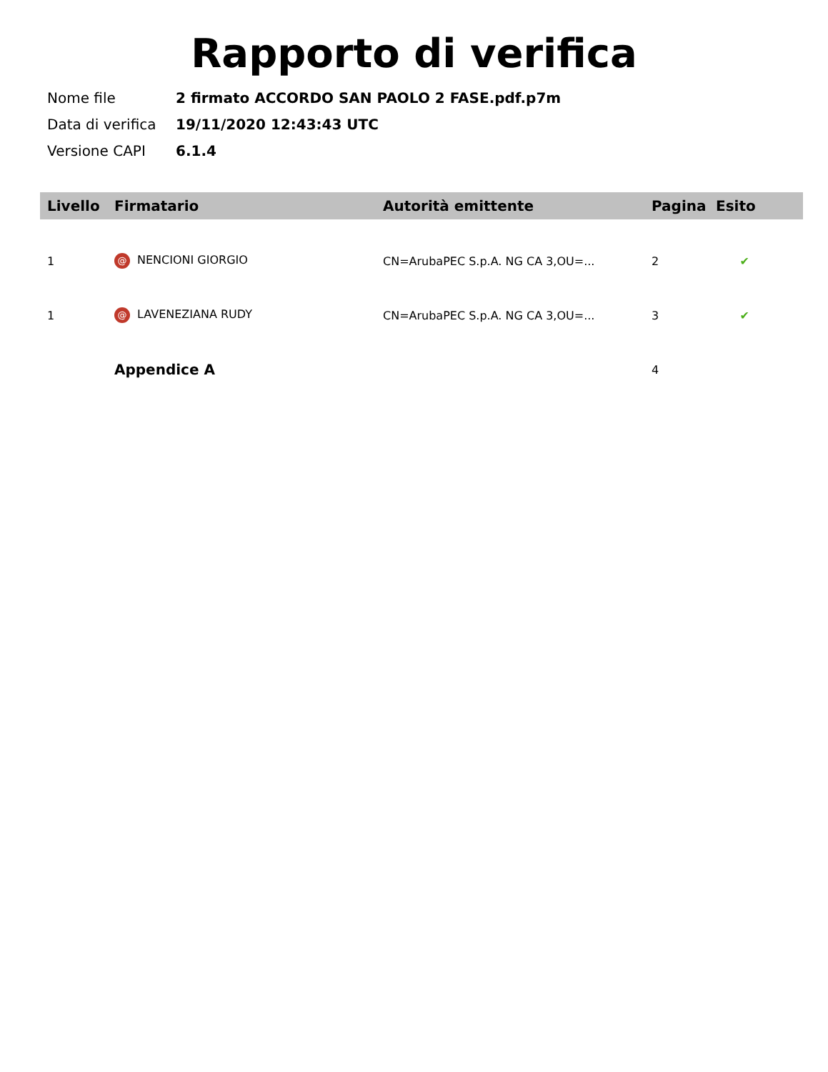Rapporto di verifica
| Nome file | 2 firmato ACCORDO SAN PAOLO 2 FASE.pdf.p7m |
| Data di verifica | 19/11/2020 12:43:43 UTC |
| Versione CAPI | 6.1.4 |
| Livello | Firmatario | Autorità emittente | Pagina | Esito |
| --- | --- | --- | --- | --- |
| 1 | @ NENCIONI GIORGIO | CN=ArubaPEC S.p.A. NG CA 3,OU=... | 2 | ✔ |
| 1 | @ LAVENEZIANA RUDY | CN=ArubaPEC S.p.A. NG CA 3,OU=... | 3 | ✔ |
| | Appendice A | | 4 | |